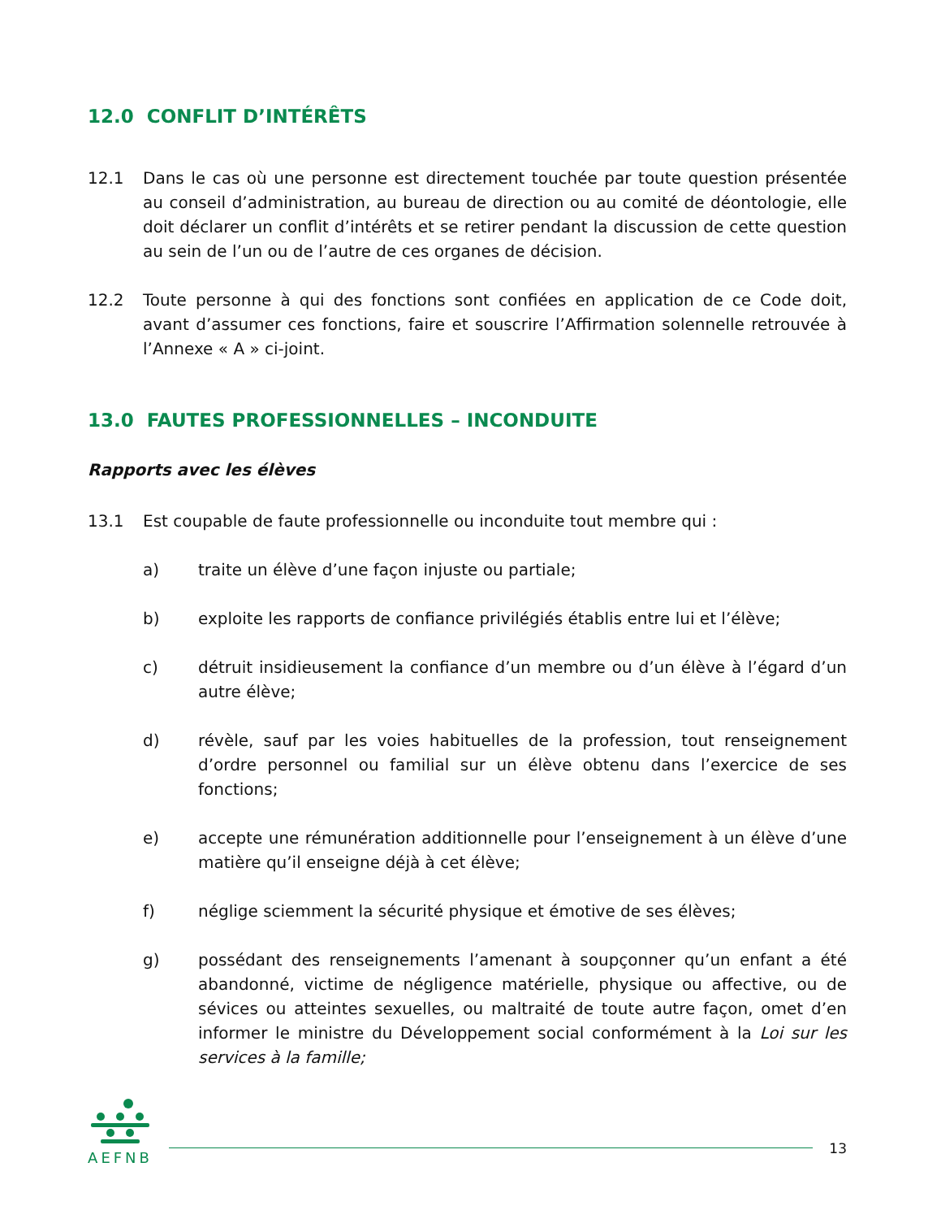12.0 CONFLIT D’INTÉRÊTS
12.1 Dans le cas où une personne est directement touchée par toute question présentée au conseil d’administration, au bureau de direction ou au comité de déontologie, elle doit déclarer un conflit d’intérêts et se retirer pendant la discussion de cette question au sein de l’un ou de l’autre de ces organes de décision.
12.2 Toute personne à qui des fonctions sont confiées en application de ce Code doit, avant d’assumer ces fonctions, faire et souscrire l’Affirmation solennelle retrouvée à l’Annexe « A » ci-joint.
13.0 FAUTES PROFESSIONNELLES – INCONDUITE
Rapports avec les élèves
13.1 Est coupable de faute professionnelle ou inconduite tout membre qui :
a) traite un élève d’une façon injuste ou partiale;
b) exploite les rapports de confiance privilégiés établis entre lui et l’élève;
c) détruit insidieusement la confiance d’un membre ou d’un élève à l’égard d’un autre élève;
d) révèle, sauf par les voies habituelles de la profession, tout renseignement d’ordre personnel ou familial sur un élève obtenu dans l’exercice de ses fonctions;
e) accepte une rémunération additionnelle pour l’enseignement à un élève d’une matière qu’il enseigne déjà à cet élève;
f) néglige sciemment la sécurité physique et émotive de ses élèves;
g) possédant des renseignements l’amenant à soupçonner qu’un enfant a été abandonné, victime de négligence matérielle, physique ou affective, ou de sévices ou atteintes sexuelles, ou maltraité de toute autre façon, omet d’en informer le ministre du Développement social conformément à la Loi sur les services à la famille;
AEFNB
13